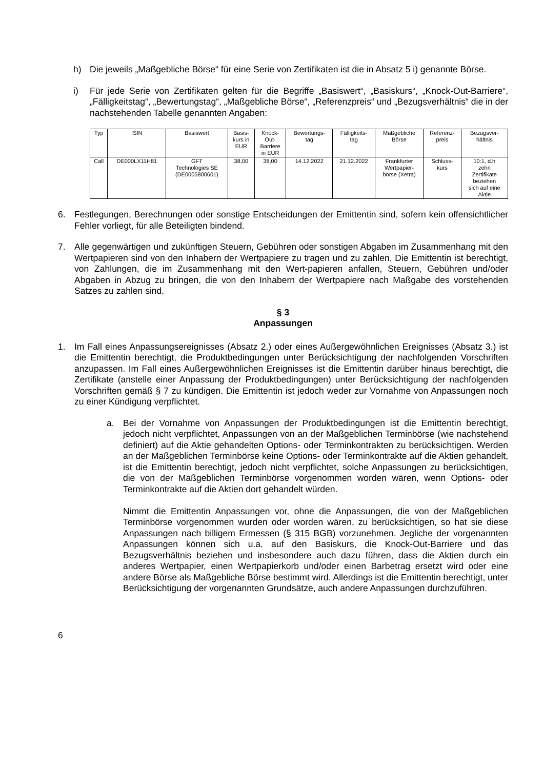h) Die jeweils „Maßgebliche Börse“ für eine Serie von Zertifikaten ist die in Absatz 5 i) genannte Börse.
i) Für jede Serie von Zertifikaten gelten für die Begriffe „Basiswert“, „Basiskurs“, „Knock-Out-Barriere“, „Fälligkeitstag“, „Bewertungstag“, „Maßgebliche Börse“, „Referenzpreis“ und „Bezugsverhältnis“ die in der nachstehenden Tabelle genannten Angaben:
| Typ | ISIN | Basiswert | Basis- kurs in EUR | Knock- Out- Barriere in EUR | Bewertungs- tag | Fälligkeits- tag | Maßgebliche Börse | Referenz- preis | Bezugsver- hältnis |
| --- | --- | --- | --- | --- | --- | --- | --- | --- | --- |
| Call | DE000LX11H81 | GFT Technologies SE (DE0005800601) | 38,00 | 38,00 | 14.12.2022 | 21.12.2022 | Frankfurter Wertpapier- börse (Xetra) | Schluss- kurs | 10:1, d.h zehn Zertifikate beziehen sich auf eine Aktie |
6. Festlegungen, Berechnungen oder sonstige Entscheidungen der Emittentin sind, sofern kein offensichtlicher Fehler vorliegt, für alle Beteiligten bindend.
7. Alle gegenwärtigen und zukünftigen Steuern, Gebühren oder sonstigen Abgaben im Zusammenhang mit den Wertpapieren sind von den Inhabern der Wertpapiere zu tragen und zu zahlen. Die Emittentin ist berechtigt, von Zahlungen, die im Zusammenhang mit den Wert-papieren anfallen, Steuern, Gebühren und/oder Abgaben in Abzug zu bringen, die von den Inhabern der Wertpapiere nach Maßgabe des vorstehenden Satzes zu zahlen sind.
§ 3
Anpassungen
1. Im Fall eines Anpassungsereignisses (Absatz 2.) oder eines Außergewöhnlichen Ereignisses (Absatz 3.) ist die Emittentin berechtigt, die Produktbedingungen unter Berücksichtigung der nachfolgenden Vorschriften anzupassen. Im Fall eines Außergewöhnlichen Ereignisses ist die Emittentin darüber hinaus berechtigt, die Zertifikate (anstelle einer Anpassung der Produktbedingungen) unter Berücksichtigung der nachfolgenden Vorschriften gemäß § 7 zu kündigen. Die Emittentin ist jedoch weder zur Vornahme von Anpassungen noch zu einer Kündigung verpflichtet.
a. Bei der Vornahme von Anpassungen der Produktbedingungen ist die Emittentin berechtigt, jedoch nicht verpflichtet, Anpassungen von an der Maßgeblichen Terminbörse (wie nachstehend definiert) auf die Aktie gehandelten Options- oder Terminkontrakten zu berücksichtigen. Werden an der Maßgeblichen Terminbörse keine Options- oder Terminkontrakte auf die Aktien gehandelt, ist die Emittentin berechtigt, jedoch nicht verpflichtet, solche Anpassungen zu berücksichtigen, die von der Maßgeblichen Terminbörse vorgenommen worden wären, wenn Options- oder Terminkontrakte auf die Aktien dort gehandelt würden.
Nimmt die Emittentin Anpassungen vor, ohne die Anpassungen, die von der Maßgeblichen Terminbörse vorgenommen wurden oder worden wären, zu berücksichtigen, so hat sie diese Anpassungen nach billigem Ermessen (§ 315 BGB) vorzunehmen. Jegliche der vorgenannten Anpassungen können sich u.a. auf den Basiskurs, die Knock-Out-Barriere und das Bezugsverhältnis beziehen und insbesondere auch dazu führen, dass die Aktien durch ein anderes Wertpapier, einen Wertpapierkorb und/oder einen Barbetrag ersetzt wird oder eine andere Börse als Maßgebliche Börse bestimmt wird. Allerdings ist die Emittentin berechtigt, unter Berücksichtigung der vorgenannten Grundsätze, auch andere Anpassungen durchzuführen.
6